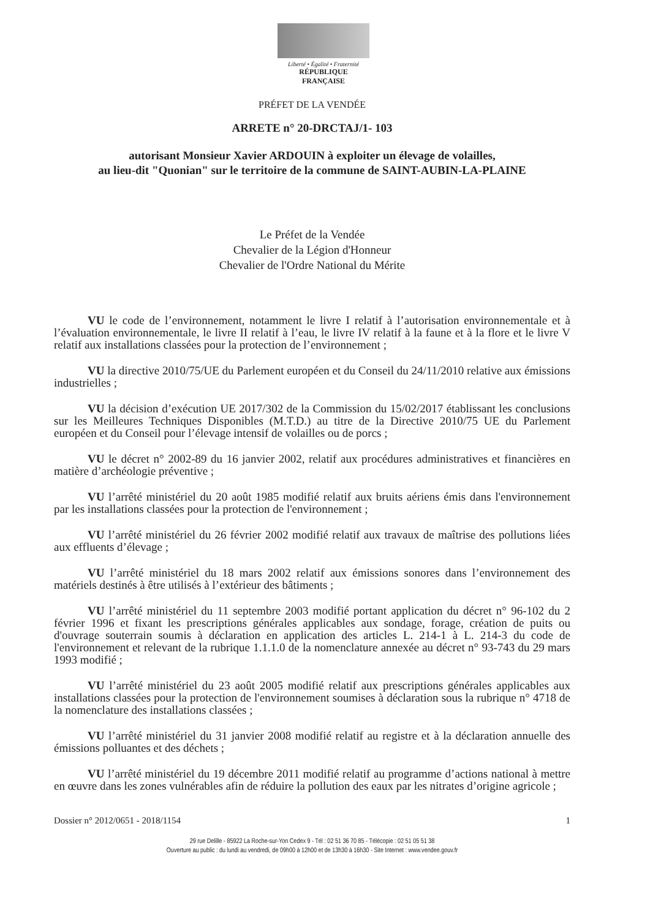Liberté • Égalité • Fraternité
RÉPUBLIQUE FRANÇAISE
PRÉFET DE LA VENDÉE
ARRETE n° 20-DRCTAJ/1- 103
autorisant Monsieur Xavier ARDOUIN à exploiter un élevage de volailles,
au lieu-dit "Quonian" sur le territoire de la commune de SAINT-AUBIN-LA-PLAINE
Le Préfet de la Vendée
Chevalier de la Légion d'Honneur
Chevalier de l'Ordre National du Mérite
VU le code de l’environnement, notamment le livre I relatif à l’autorisation environnementale et à l’évaluation environnementale, le livre II relatif à l’eau, le livre IV relatif à la faune et à la flore et le livre V relatif aux installations classées pour la protection de l’environnement ;
VU la directive 2010/75/UE du Parlement européen et du Conseil du 24/11/2010 relative aux émissions industrielles ;
VU la décision d’exécution UE 2017/302 de la Commission du 15/02/2017 établissant les conclusions sur les Meilleures Techniques Disponibles (M.T.D.) au titre de la Directive 2010/75 UE du Parlement européen et du Conseil pour l’élevage intensif de volailles ou de porcs ;
VU le décret n° 2002-89 du 16 janvier 2002, relatif aux procédures administratives et financières en matière d’archéologie préventive ;
VU l’arrêté ministériel du 20 août 1985 modifié relatif aux bruits aériens émis dans l'environnement par les installations classées pour la protection de l'environnement ;
VU l’arrêté ministériel du 26 février 2002 modifié relatif aux travaux de maîtrise des pollutions liées aux effluents d’élevage ;
VU l’arrêté ministériel du 18 mars 2002 relatif aux émissions sonores dans l’environnement des matériels destinés à être utilisés à l’extérieur des bâtiments ;
VU l’arrêté ministériel du 11 septembre 2003 modifié portant application du décret n° 96-102 du 2 février 1996 et fixant les prescriptions générales applicables aux sondage, forage, création de puits ou d'ouvrage souterrain soumis à déclaration en application des articles L. 214-1 à L. 214-3 du code de l'environnement et relevant de la rubrique 1.1.1.0 de la nomenclature annexée au décret n° 93-743 du 29 mars 1993 modifié ;
VU l’arrêté ministériel du 23 août 2005 modifié relatif aux prescriptions générales applicables aux installations classées pour la protection de l'environnement soumises à déclaration sous la rubrique n° 4718 de la nomenclature des installations classées ;
VU l’arrêté ministériel du 31 janvier 2008 modifié relatif au registre et à la déclaration annuelle des émissions polluantes et des déchets ;
VU l’arrêté ministériel du 19 décembre 2011 modifié relatif au programme d’actions national à mettre en œuvre dans les zones vulnérables afin de réduire la pollution des eaux par les nitrates d’origine agricole ;
Dossier n° 2012/0651 - 2018/1154 1
29 rue Delille - 85922 La Roche-sur-Yon Cedex 9 - Tél : 02 51 36 70 85 - Télécopie : 02 51 05 51 38
Ouverture au public : du lundi au vendredi, de 09h00 à 12h00 et de 13h30 à 16h30 - Site Internet : www.vendee.gouv.fr